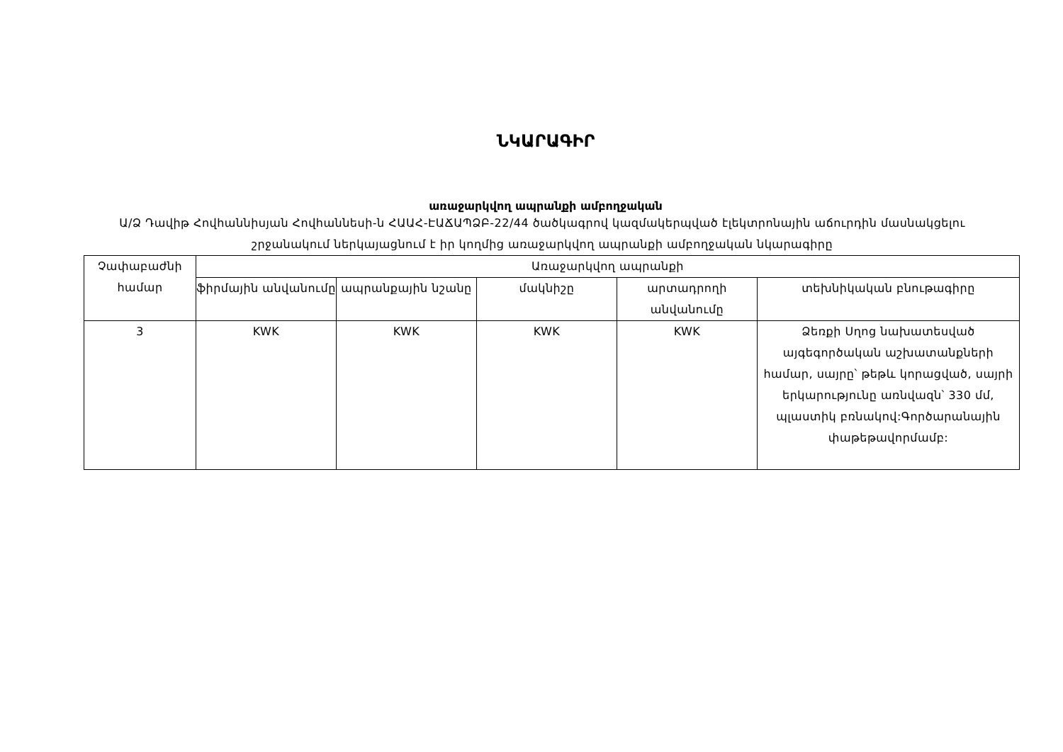ՆԿԱՐԱԳԻՐ
առաջարկվող ապրանքի ամբողջական
Ա/Ձ Դավիթ Հովհաննիսյան Հովհաննեսի-ն ՀԱԱՀ-ԷԱՃԱՊՁԲ-22/44 ծածկագրով կազմակերպված էլեկտրոնային աճուրդին մասնակցելու շրջանակում ներկայացնում է իր կողմից առաջարկվող ապրանքի ամբողջական նկարագիրը
| Չափաբաժնի համար | Առաջարկվող ապրանքի | | | | |
| --- | --- | --- | --- | --- | --- |
| | ֆիրմային անվանումը | ապրանքային նշանը | մակնիշը | արտադրողի անվանումը | տեխնիկական բնութագիրը |
| 3 | KWK | KWK | KWK | KWK | Ձեռքի Սղոց նախատեսված այգեգործական աշխատանքների համար, սայրը՝ թեթև կորացված, սայրի երկարությունը առնվազն՝ 330 մմ, պլաստիկ բռնակով:Գործարանային փաթեթավորմամբ: |